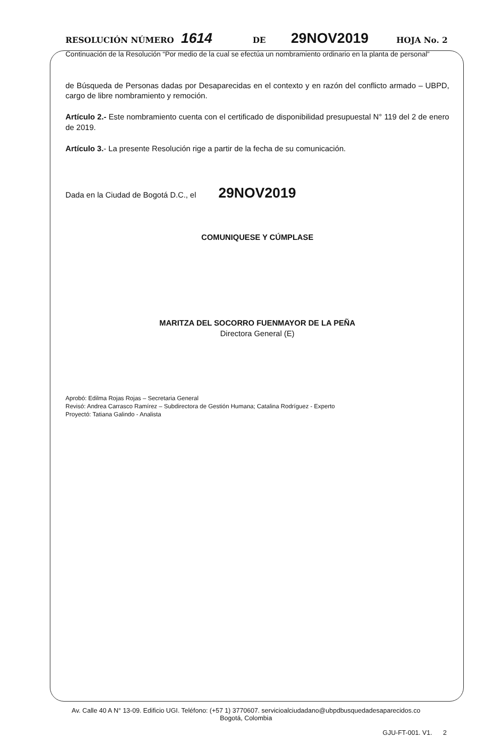RESOLUCIÓN NÚMERO 1614 DE 29NOV2019 HOJA No. 2
Continuación de la Resolución “Por medio de la cual se efectúa un nombramiento ordinario en la planta de personal”
de Búsqueda de Personas dadas por Desaparecidas en el contexto y en razón del conflicto armado – UBPD, cargo de libre nombramiento y remoción.
Artículo 2.- Este nombramiento cuenta con el certificado de disponibilidad presupuestal N° 119 del 2 de enero de 2019.
Artículo 3.- La presente Resolución rige a partir de la fecha de su comunicación.
Dada en la Ciudad de Bogotá D.C., el 29NOV2019
COMUNIQUESE Y CÚMPLASE
MARITZA DEL SOCORRO FUENMAYOR DE LA PEÑA
Directora General (E)
Aprobó: Edilma Rojas Rojas – Secretaria General
Revisó: Andrea Carrasco Ramírez – Subdirectora de Gestión Humana; Catalina Rodríguez - Experto
Proyectó: Tatiana Galindo - Analista
Av. Calle 40 A N° 13-09. Edificio UGI. Teléfono: (+57 1) 3770607. servicioalciudadano@ubpdbusquedadesaparecidos.co
Bogotá, Colombia
GJU-FT-001. V1. 2